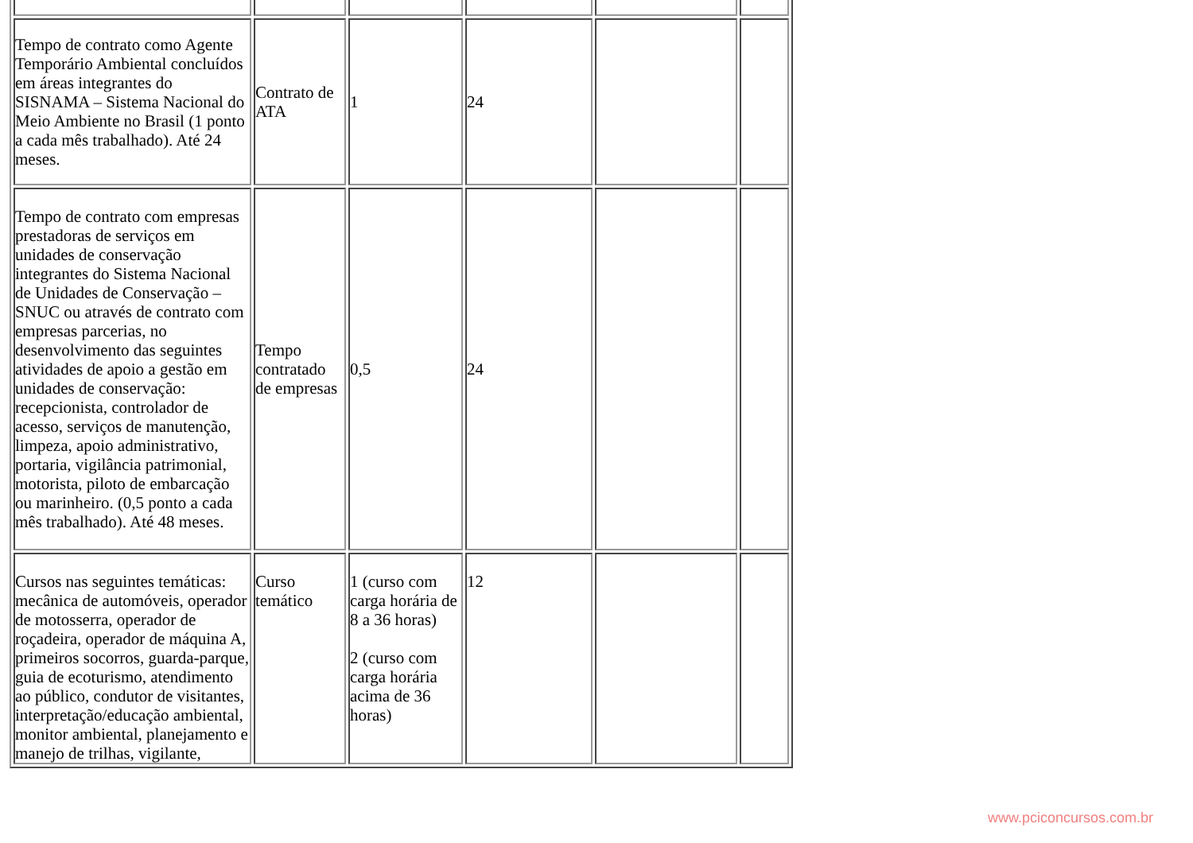| Tempo de contrato como Agente Temporário Ambiental concluídos em áreas integrantes do SISNAMA – Sistema Nacional do Meio Ambiente no Brasil (1 ponto a cada mês trabalhado). Até 24 meses. | Contrato de ATA | 1 | 24 | | |
| Tempo de contrato com empresas prestadoras de serviços em unidades de conservação integrantes do Sistema Nacional de Unidades de Conservação – SNUC ou através de contrato com empresas parcerias, no desenvolvimento das seguintes atividades de apoio a gestão em unidades de conservação: recepcionista, controlador de acesso, serviços de manutenção, limpeza, apoio administrativo, portaria, vigilância patrimonial, motorista, piloto de embarcação ou marinheiro. (0,5 ponto a cada mês trabalhado). Até 48 meses. | Tempo contratado de empresas | 0,5 | 24 | | |
| Cursos nas seguintes temáticas: mecânica de automóveis, operador de motosserra, operador de roçadeira, operador de máquina A, primeiros socorros, guarda-parque, guia de ecoturismo, atendimento ao público, condutor de visitantes, interpretação/educação ambiental, monitor ambiental, planejamento e manejo de trilhas, vigilante, | Curso temático | 1 (curso com carga horária de 8 a 36 horas) 2 (curso com carga horária acima de 36 horas) | 12 | | |
www.pciconcursos.com.br